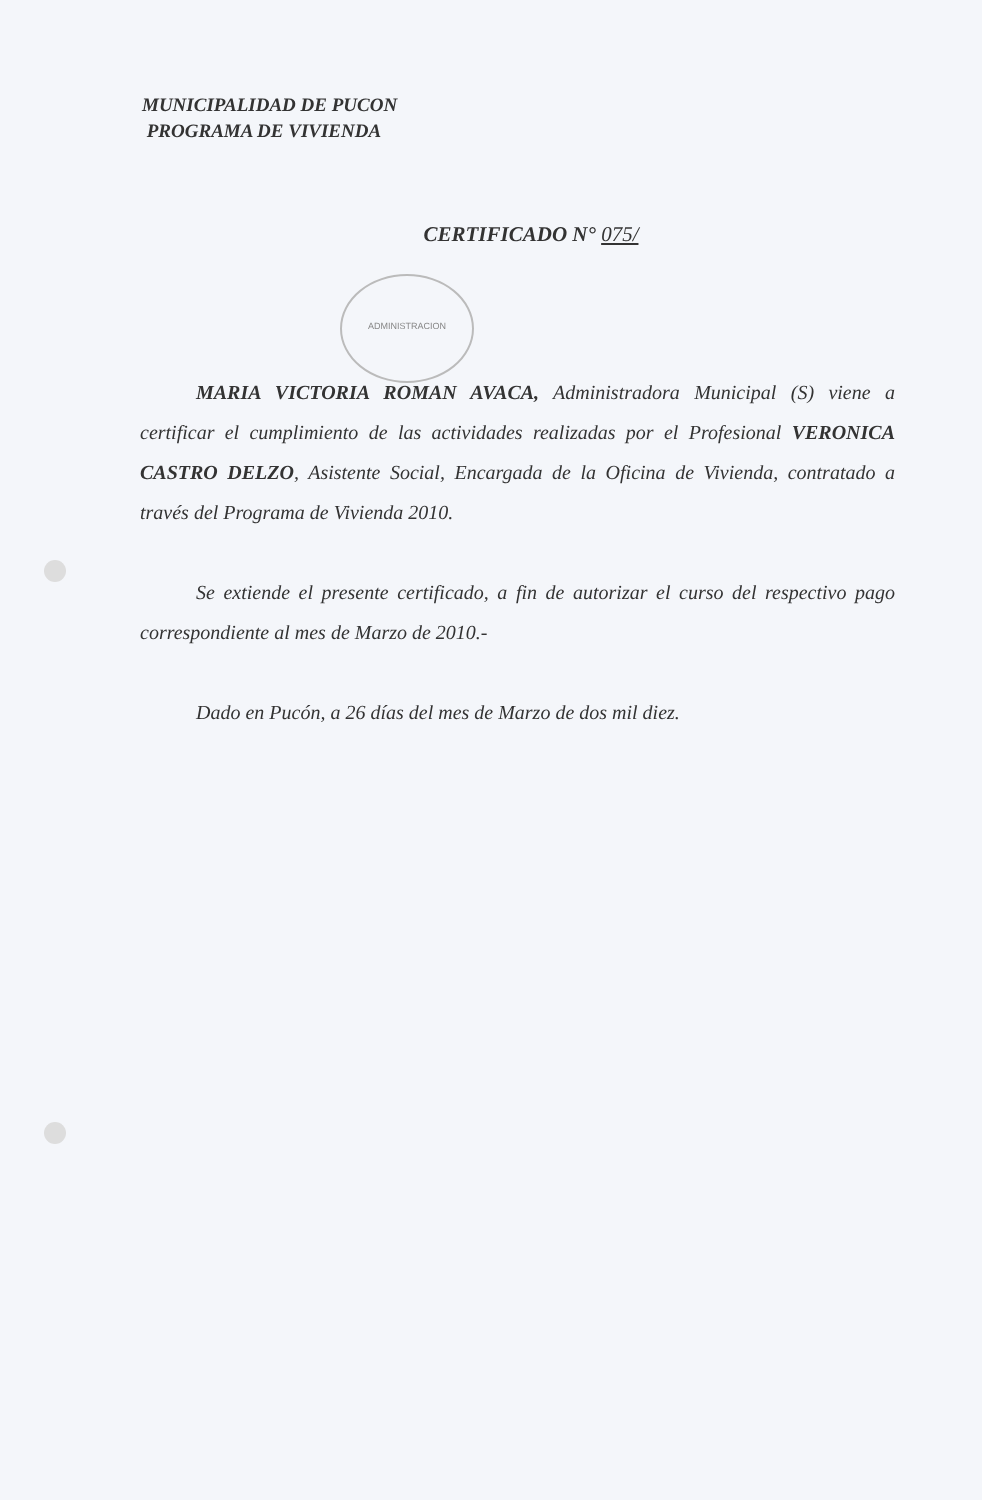MUNICIPALIDAD DE PUCON
PROGRAMA DE VIVIENDA
CERTIFICADO N° 075/
ADMINISTRACION
MARIA VICTORIA ROMAN AVACA, Administradora Municipal (S) viene a certificar el cumplimiento de las actividades realizadas por el Profesional VERONICA CASTRO DELZO, Asistente Social, Encargada de la Oficina de Vivienda, contratado a través del Programa de Vivienda 2010.
Se extiende el presente certificado, a fin de autorizar el curso del respectivo pago correspondiente al mes de Marzo de 2010.-
Dado en Pucón, a 26 días del mes de Marzo de dos mil diez.